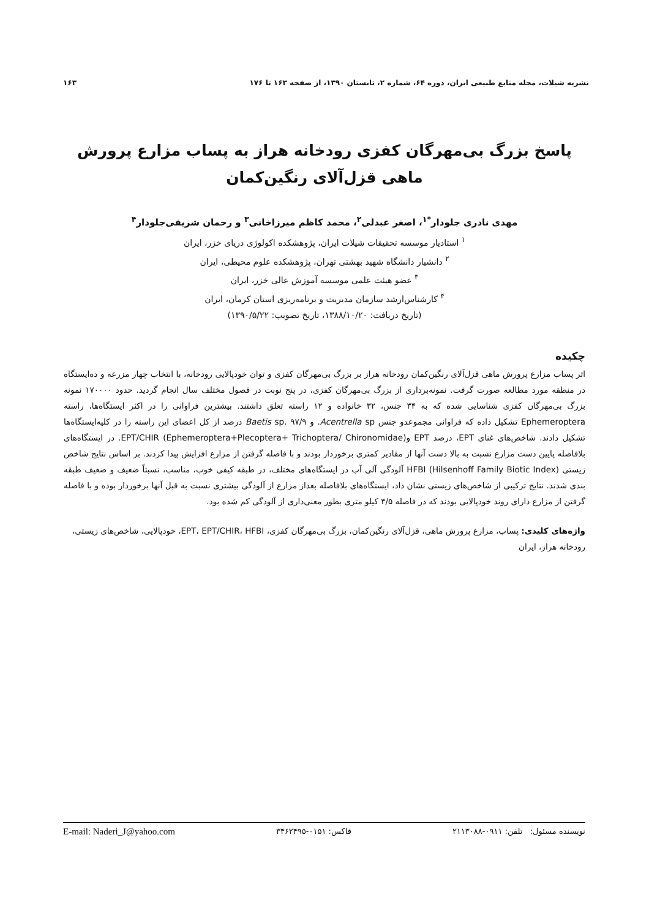نشریه شیلات، مجله منابع طبیعی ایران، دوره ۶۴، شماره ۲، تابستان ۱۳۹۰، از صفحه ۱۶۳ تا ۱۷۶ ۱۶۳
پاسخ بزرگ بی‌مهرگان کفزی رودخانه هراز به پساب مزارع پرورش ماهی قزل‌آلای رنگین‌کمان
مهدی نادری جلودار<sup>*۱</sup>، اصغر عبدلی<sup>۲</sup>، محمد کاظم میرزاخانی<sup>۳</sup> و رحمان شریفی‌جلودار<sup>۴</sup>
<sup>۱</sup> استادیار موسسه تحقیقات شیلات ایران، پژوهشکده اکولوژی دریای خزر، ایران
<sup>۲</sup> دانشیار دانشگاه شهید بهشتی تهران، پژوهشکده علوم محیطی، ایران
<sup>۳</sup> عضو هیئت علمی موسسه آموزش عالی خزر، ایران
<sup>۴</sup> کارشناس‌ارشد سازمان مدیریت و برنامه‌ریزی استان کرمان، ایران
(تاریخ دریافت: ۱۳۸۸/۱۰/۲۰، تاریخ تصویب: ۱۳۹۰/۵/۲۲)
چکیده
اثر پساب مزارع پرورش ماهی قزل‌آلای رنگین‌کمان رودخانه هراز بر بزرگ بی‌مهرگان کفزی و توان خودپالایی رودخانه، با انتخاب چهار مزرعه و ده‌ایستگاه در منطقه مورد مطالعه صورت گرفت. نمونه‌برداری از بزرگ بی‌مهرگان کفزی، در پنج نوبت در فصول مختلف سال انجام گردید. حدود ۱۷۰۰۰۰ نمونه بزرگ بی‌مهرگان کفزی شناسایی شده که به ۳۴ جنس، ۳۲ خانواده و ۱۲ راسته تعلق داشتند. بیشترین فراوانی را در اکثر ایستگاه‌ها، راسته Ephemeroptera تشکیل داده که فراوانی مجموعدو جنس Acentrella sp. و Baetis sp. ۹۷/۹ درصد از کل اعضای این راسته را در کلیه‌ایستگاه‌ها تشکیل دادند. شاخص‌های غنای EPT، درصد EPT و(Ephemeroptera+Plecoptera+ Trichoptera/ Chironomidae) EPT/CHIR. در ایستگاه‌های بلافاصله پایین دست مزارع نسبت به بالا دست آنها از مقادیر کمتری برخوردار بودند و با فاصله گرفتن از مزارع افزایش پیدا کردند. بر اساس نتایج شاخص زیستی (HFBI (Hilsenhoff Family Biotic Index آلودگی آلی آب در ایستگاه‌های مختلف، در طبقه کیفی خوب، مناسب، نسبتاً ضعیف و ضعیف طبقه بندی شدند. نتایج ترکیبی از شاخص‌های زیستی نشان داد، ایستگاه‌های بلافاصله بعداز مزارع از آلودگی بیشتری نسبت به قبل آنها برخوردار بوده و با فاصله گرفتن از مزارع دارای روند خودپالایی بودند که در فاصله ۳/۵ کیلو متری بطور معنی‌داری از آلودگی کم شده بود.
واژه‌های کلیدی: پساب، مزارع پرورش ماهی، قزل‌آلای رنگین‌کمان، بزرگ بی‌مهرگان کفزی، EPT، EPT/CHIR، HFBI، خودپالایی، شاخص‌های زیستی، رودخانه هراز، ایران
نویسنده مسئول: تلفن: ۰۹۱۱-۲۱۱۳۰۸۸ فاکس: ۰۱۵۱-۳۴۶۲۴۹۵ E-mail: Naderi_J@yahoo.com